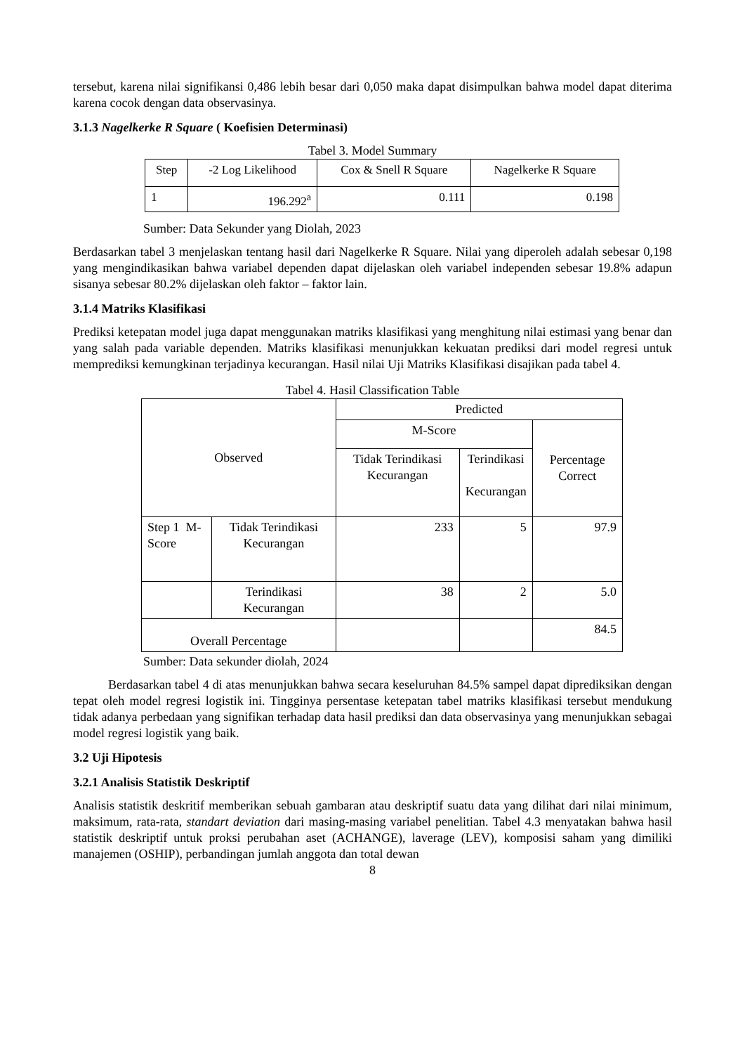tersebut, karena nilai signifikansi 0,486 lebih besar dari 0,050 maka dapat disimpulkan bahwa model dapat diterima karena cocok dengan data observasinya.
3.1.3 Nagelkerke R Square ( Koefisien Determinasi)
Tabel 3. Model Summary
| Step | -2 Log Likelihood | Cox & Snell R Square | Nagelkerke R Square |
| --- | --- | --- | --- |
| 1 | 196.292<sup>a</sup> | 0.111 | 0.198 |
Sumber: Data Sekunder yang Diolah, 2023
Berdasarkan tabel 3 menjelaskan tentang hasil dari Nagelkerke R Square. Nilai yang diperoleh adalah sebesar 0,198 yang mengindikasikan bahwa variabel dependen dapat dijelaskan oleh variabel independen sebesar 19.8% adapun sisanya sebesar 80.2% dijelaskan oleh faktor – faktor lain.
3.1.4 Matriks Klasifikasi
Prediksi ketepatan model juga dapat menggunakan matriks klasifikasi yang menghitung nilai estimasi yang benar dan yang salah pada variable dependen. Matriks klasifikasi menunjukkan kekuatan prediksi dari model regresi untuk memprediksi kemungkinan terjadinya kecurangan. Hasil nilai Uji Matriks Klasifikasi disajikan pada tabel 4.
Tabel 4. Hasil Classification Table
| Observed | | Predicted | | |
| --- | --- | --- | --- | --- |
| | | M-Score | | Percentage Correct |
| | | Tidak Terindikasi Kecurangan | Terindikasi Kecurangan | |
| Step 1 M-Score | Tidak Terindikasi Kecurangan | 233 | 5 | 97.9 |
| | Terindikasi Kecurangan | 38 | 2 | 5.0 |
| Overall Percentage | | | | 84.5 |
Sumber: Data sekunder diolah, 2024
Berdasarkan tabel 4 di atas menunjukkan bahwa secara keseluruhan 84.5% sampel dapat diprediksikan dengan tepat oleh model regresi logistik ini. Tingginya persentase ketepatan tabel matriks klasifikasi tersebut mendukung tidak adanya perbedaan yang signifikan terhadap data hasil prediksi dan data observasinya yang menunjukkan sebagai model regresi logistik yang baik.
3.2 Uji Hipotesis
3.2.1 Analisis Statistik Deskriptif
Analisis statistik deskritif memberikan sebuah gambaran atau deskriptif suatu data yang dilihat dari nilai minimum, maksimum, rata-rata, standart deviation dari masing-masing variabel penelitian. Tabel 4.3 menyatakan bahwa hasil statistik deskriptif untuk proksi perubahan aset (ACHANGE), laverage (LEV), komposisi saham yang dimiliki manajemen (OSHIP), perbandingan jumlah anggota dan total dewan
8